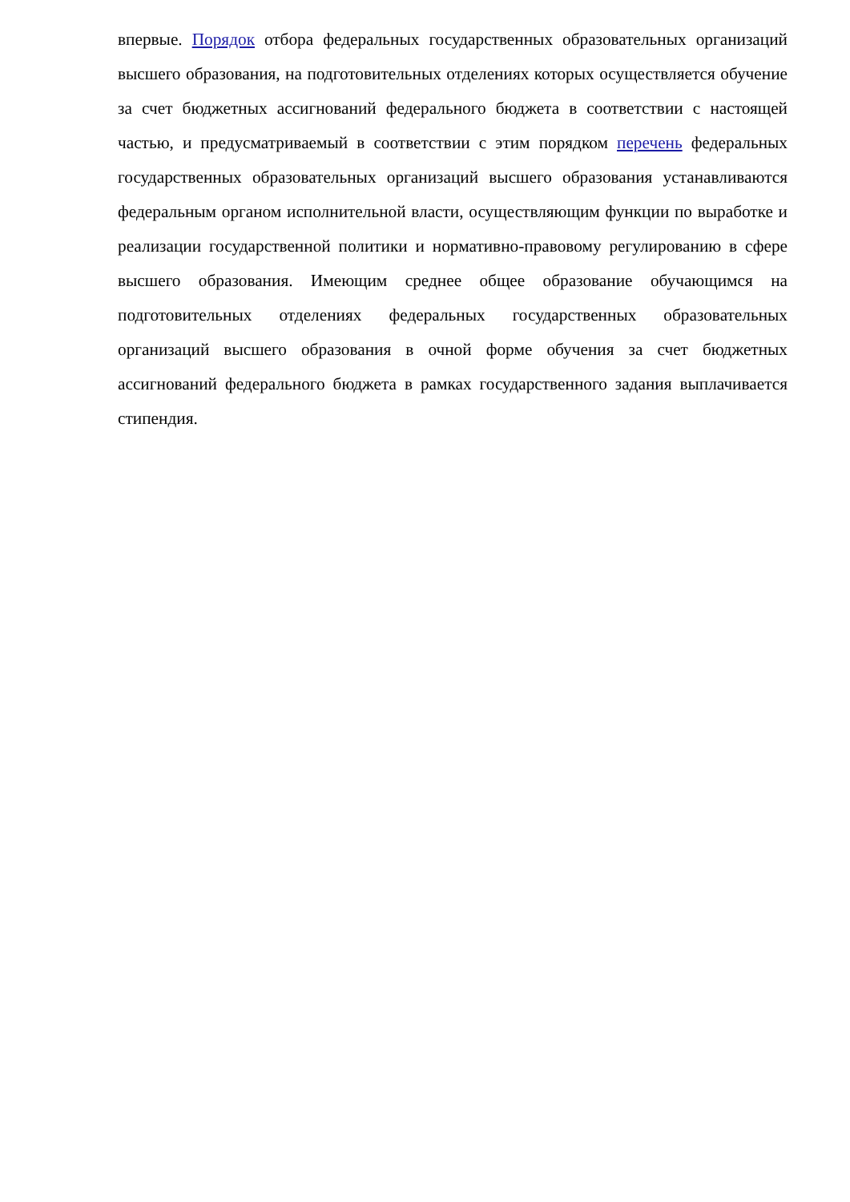впервые. Порядок отбора федеральных государственных образовательных организаций высшего образования, на подготовительных отделениях которых осуществляется обучение за счет бюджетных ассигнований федерального бюджета в соответствии с настоящей частью, и предусматриваемый в соответствии с этим порядком перечень федеральных государственных образовательных организаций высшего образования устанавливаются федеральным органом исполнительной власти, осуществляющим функции по выработке и реализации государственной политики и нормативно-правовому регулированию в сфере высшего образования. Имеющим среднее общее образование обучающимся на подготовительных отделениях федеральных государственных образовательных организаций высшего образования в очной форме обучения за счет бюджетных ассигнований федерального бюджета в рамках государственного задания выплачивается стипендия.